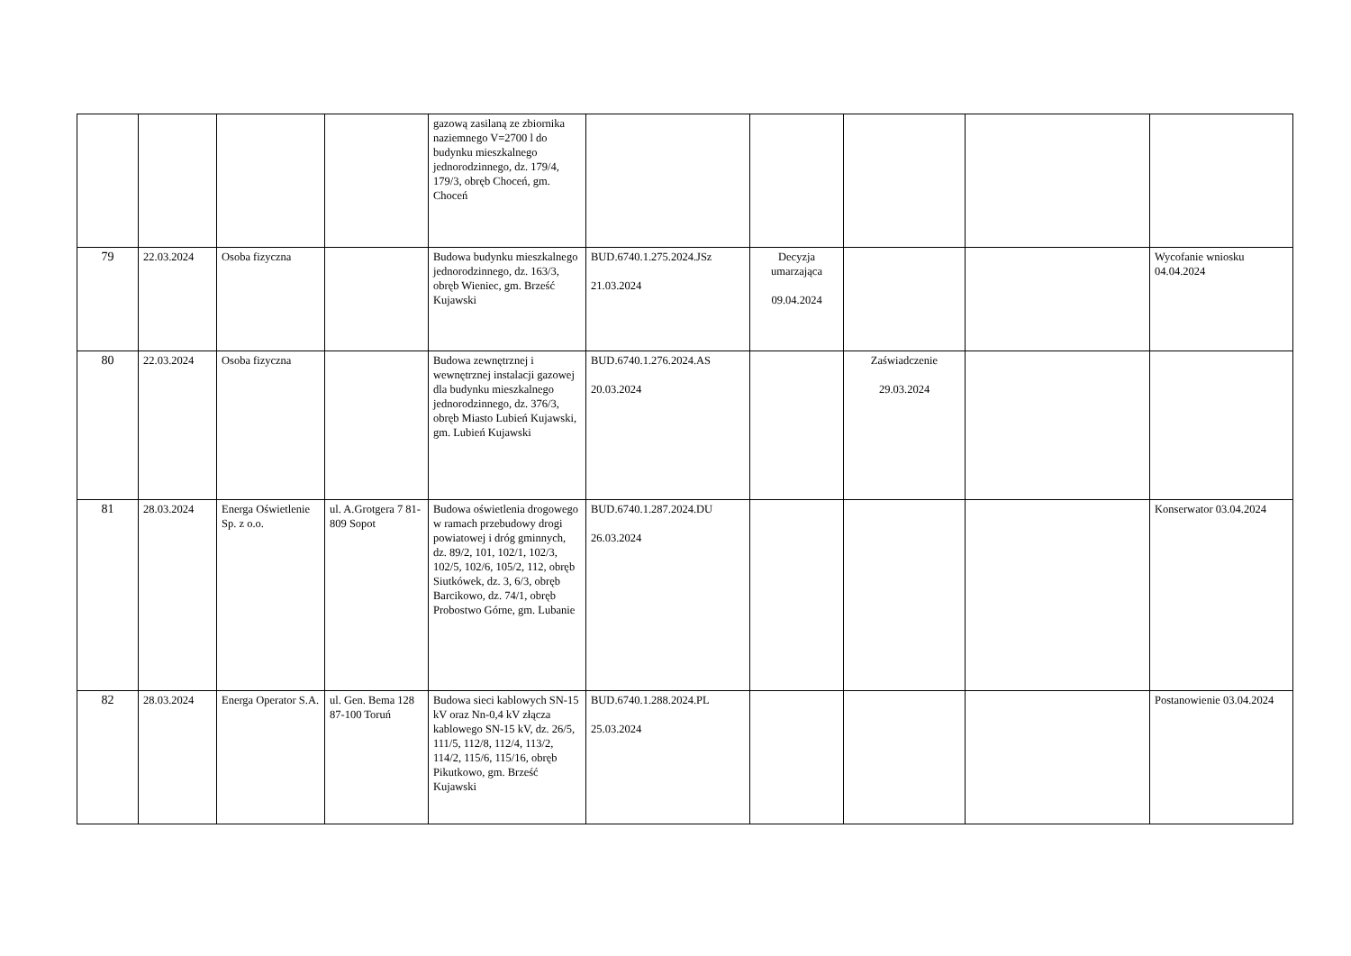| | | | | gazową zasilaną ze zbiornika naziemnego V=2700 l do budynku mieszkalnego jednorodzinnego, dz. 179/4, 179/3, obręb Choceń, gm. Choceń | | | | | |
| 79 | 22.03.2024 | Osoba fizyczna | | Budowa budynku mieszkalnego jednorodzinnego, dz. 163/3, obręb Wieniec, gm. Brześć Kujawski | BUD.6740.1.275.2024.JSz 21.03.2024 | Decyzja umarzająca 09.04.2024 | | | Wycofanie wniosku 04.04.2024 |
| 80 | 22.03.2024 | Osoba fizyczna | | Budowa zewnętrznej i wewnętrznej instalacji gazowej dla budynku mieszkalnego jednorodzinnego, dz. 376/3, obręb Miasto Lubień Kujawski, gm. Lubień Kujawski | BUD.6740.1.276.2024.AS 20.03.2024 | | Zaświadczenie 29.03.2024 | | |
| 81 | 28.03.2024 | Energa Oświetlenie Sp. z o.o. | ul. A.Grotgera 7 81-809 Sopot | Budowa oświetlenia drogowego w ramach przebudowy drogi powiatowej i dróg gminnych, dz. 89/2, 101, 102/1, 102/3, 102/5, 102/6, 105/2, 112, obręb Siutkówek, dz. 3, 6/3, obręb Barcikowo, dz. 74/1, obręb Probostwo Górne, gm. Lubanie | BUD.6740.1.287.2024.DU 26.03.2024 | | | | Konserwator 03.04.2024 |
| 82 | 28.03.2024 | Energa Operator S.A. | ul. Gen. Bema 128 87-100 Toruń | Budowa sieci kablowych SN-15 kV oraz Nn-0,4 kV złącza kablowego SN-15 kV, dz. 26/5, 111/5, 112/8, 112/4, 113/2, 114/2, 115/6, 115/16, obręb Pikutkowo, gm. Brześć Kujawski | BUD.6740.1.288.2024.PL 25.03.2024 | | | | Postanowienie 03.04.2024 |